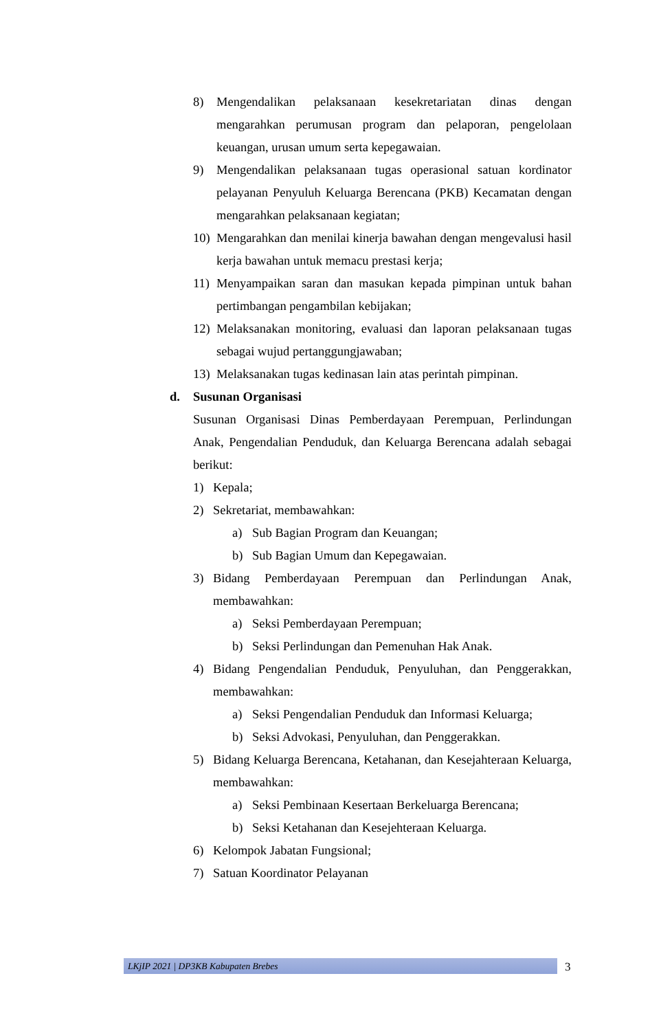8) Mengendalikan pelaksanaan kesekretariatan dinas dengan mengarahkan perumusan program dan pelaporan, pengelolaan keuangan, urusan umum serta kepegawaian.
9) Mengendalikan pelaksanaan tugas operasional satuan kordinator pelayanan Penyuluh Keluarga Berencana (PKB) Kecamatan dengan mengarahkan pelaksanaan kegiatan;
10) Mengarahkan dan menilai kinerja bawahan dengan mengevalusi hasil kerja bawahan untuk memacu prestasi kerja;
11) Menyampaikan saran dan masukan kepada pimpinan untuk bahan pertimbangan pengambilan kebijakan;
12) Melaksanakan monitoring, evaluasi dan laporan pelaksanaan tugas sebagai wujud pertanggungjawaban;
13) Melaksanakan tugas kedinasan lain atas perintah pimpinan.
d. Susunan Organisasi
Susunan Organisasi Dinas Pemberdayaan Perempuan, Perlindungan Anak, Pengendalian Penduduk, dan Keluarga Berencana adalah sebagai berikut:
1) Kepala;
2) Sekretariat, membawahkan:
a) Sub Bagian Program dan Keuangan;
b) Sub Bagian Umum dan Kepegawaian.
3) Bidang Pemberdayaan Perempuan dan Perlindungan Anak, membawahkan:
a) Seksi Pemberdayaan Perempuan;
b) Seksi Perlindungan dan Pemenuhan Hak Anak.
4) Bidang Pengendalian Penduduk, Penyuluhan, dan Penggerakkan, membawahkan:
a) Seksi Pengendalian Penduduk dan Informasi Keluarga;
b) Seksi Advokasi, Penyuluhan, dan Penggerakkan.
5) Bidang Keluarga Berencana, Ketahanan, dan Kesejahteraan Keluarga, membawahkan:
a) Seksi Pembinaan Kesertaan Berkeluarga Berencana;
b) Seksi Ketahanan dan Kesejehteraan Keluarga.
6) Kelompok Jabatan Fungsional;
7) Satuan Koordinator Pelayanan
LKjIP 2021 | DP3KB Kabupaten Brebes 3